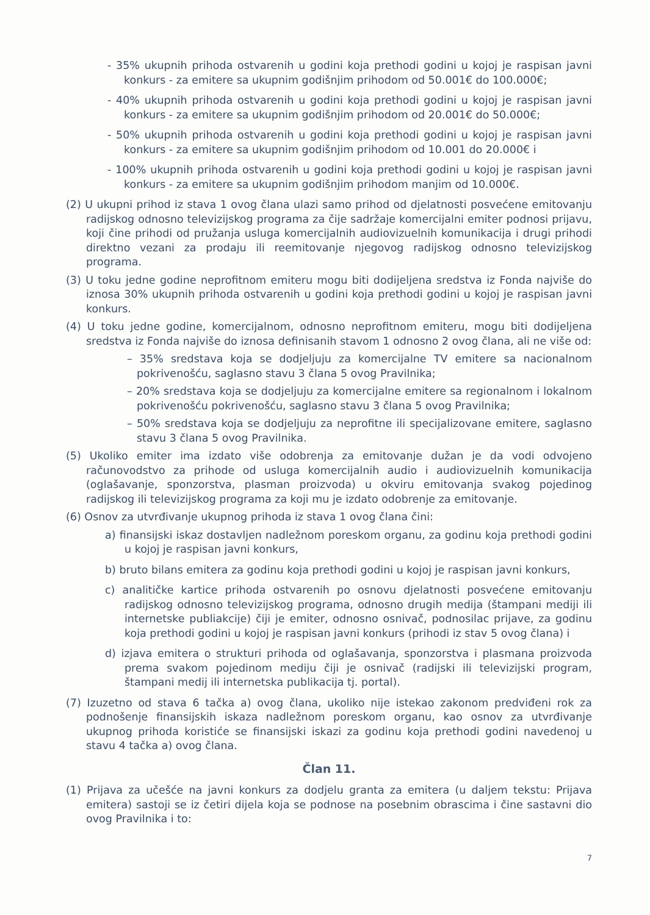- 35% ukupnih prihoda ostvarenih u godini koja prethodi godini u kojoj je raspisan javni konkurs - za emitere sa ukupnim godišnjim prihodom od 50.001€ do 100.000€;
- 40% ukupnih prihoda ostvarenih u godini koja prethodi godini u kojoj je raspisan javni konkurs - za emitere sa ukupnim godišnjim prihodom od 20.001€ do 50.000€;
- 50% ukupnih prihoda ostvarenih u godini koja prethodi godini u kojoj je raspisan javni konkurs - za emitere sa ukupnim godišnjim prihodom od 10.001 do 20.000€ i
- 100% ukupnih prihoda ostvarenih u godini koja prethodi godini u kojoj je raspisan javni konkurs - za emitere sa ukupnim godišnjim prihodom manjim od 10.000€.
(2) U ukupni prihod iz stava 1 ovog člana ulazi samo prihod od djelatnosti posvećene emitovanju radijskog odnosno televizijskog programa za čije sadržaje komercijalni emiter podnosi prijavu, koji čine prihodi od pružanja usluga komercijalnih audiovizuelnih komunikacija i drugi prihodi direktno vezani za prodaju ili reemitovanje njegovog radijskog odnosno televizijskog programa.
(3) U toku jedne godine neprofitnom emiteru mogu biti dodijeljena sredstva iz Fonda najviše do iznosa 30% ukupnih prihoda ostvarenih u godini koja prethodi godini u kojoj je raspisan javni konkurs.
(4) U toku jedne godine, komercijalnom, odnosno neprofitnom emiteru, mogu biti dodijeljena sredstva iz Fonda najviše do iznosa definisanih stavom 1 odnosno 2 ovog člana, ali ne više od:
– 35% sredstava koja se dodjeljuju za komercijalne TV emitere sa nacionalnom pokrivenošću, saglasno stavu 3 člana 5 ovog Pravilnika;
– 20% sredstava koja se dodjeljuju za komercijalne emitere sa regionalnom i lokalnom pokrivenošću pokrivenošću, saglasno stavu 3 člana 5 ovog Pravilnika;
– 50% sredstava koja se dodjeljuju za neprofitne ili specijalizovane emitere, saglasno stavu 3 člana 5 ovog Pravilnika.
(5) Ukoliko emiter ima izdato više odobrenja za emitovanje dužan je da vodi odvojeno računovodstvo za prihode od usluga komercijalnih audio i audiovizuelnih komunikacija (oglašavanje, sponzorstva, plasman proizvoda) u okviru emitovanja svakog pojedinog radijskog ili televizijskog programa za koji mu je izdato odobrenje za emitovanje.
(6) Osnov za utvrđivanje ukupnog prihoda iz stava 1 ovog člana čini:
a) finansijski iskaz dostavljen nadležnom poreskom organu, za godinu koja prethodi godini u kojoj je raspisan javni konkurs,
b) bruto bilans emitera za godinu koja prethodi godini u kojoj je raspisan javni konkurs,
c) analitičke kartice prihoda ostvarenih po osnovu djelatnosti posvećene emitovanju radijskog odnosno televizijskog programa, odnosno drugih medija (štampani mediji ili internetske publiakcije) čiji je emiter, odnosno osnivač, podnosilac prijave, za godinu koja prethodi godini u kojoj je raspisan javni konkurs (prihodi iz stav 5 ovog člana) i
d) izjava emitera o strukturi prihoda od oglašavanja, sponzorstva i plasmana proizvoda prema svakom pojedinom mediju čiji je osnivač (radijski ili televizijski program, štampani medij ili internetska publikacija tj. portal).
(7) Izuzetno od stava 6 tačka a) ovog člana, ukoliko nije istekao zakonom predviđeni rok za podnošenje finansijskih iskaza nadležnom poreskom organu, kao osnov za utvrđivanje ukupnog prihoda koristiće se finansijski iskazi za godinu koja prethodi godini navedenoj u stavu 4 tačka a) ovog člana.
Član 11.
(1) Prijava za učešće na javni konkurs za dodjelu granta za emitera (u daljem tekstu: Prijava emitera) sastoji se iz četiri dijela koja se podnose na posebnim obrascima i čine sastavni dio ovog Pravilnika i to:
7